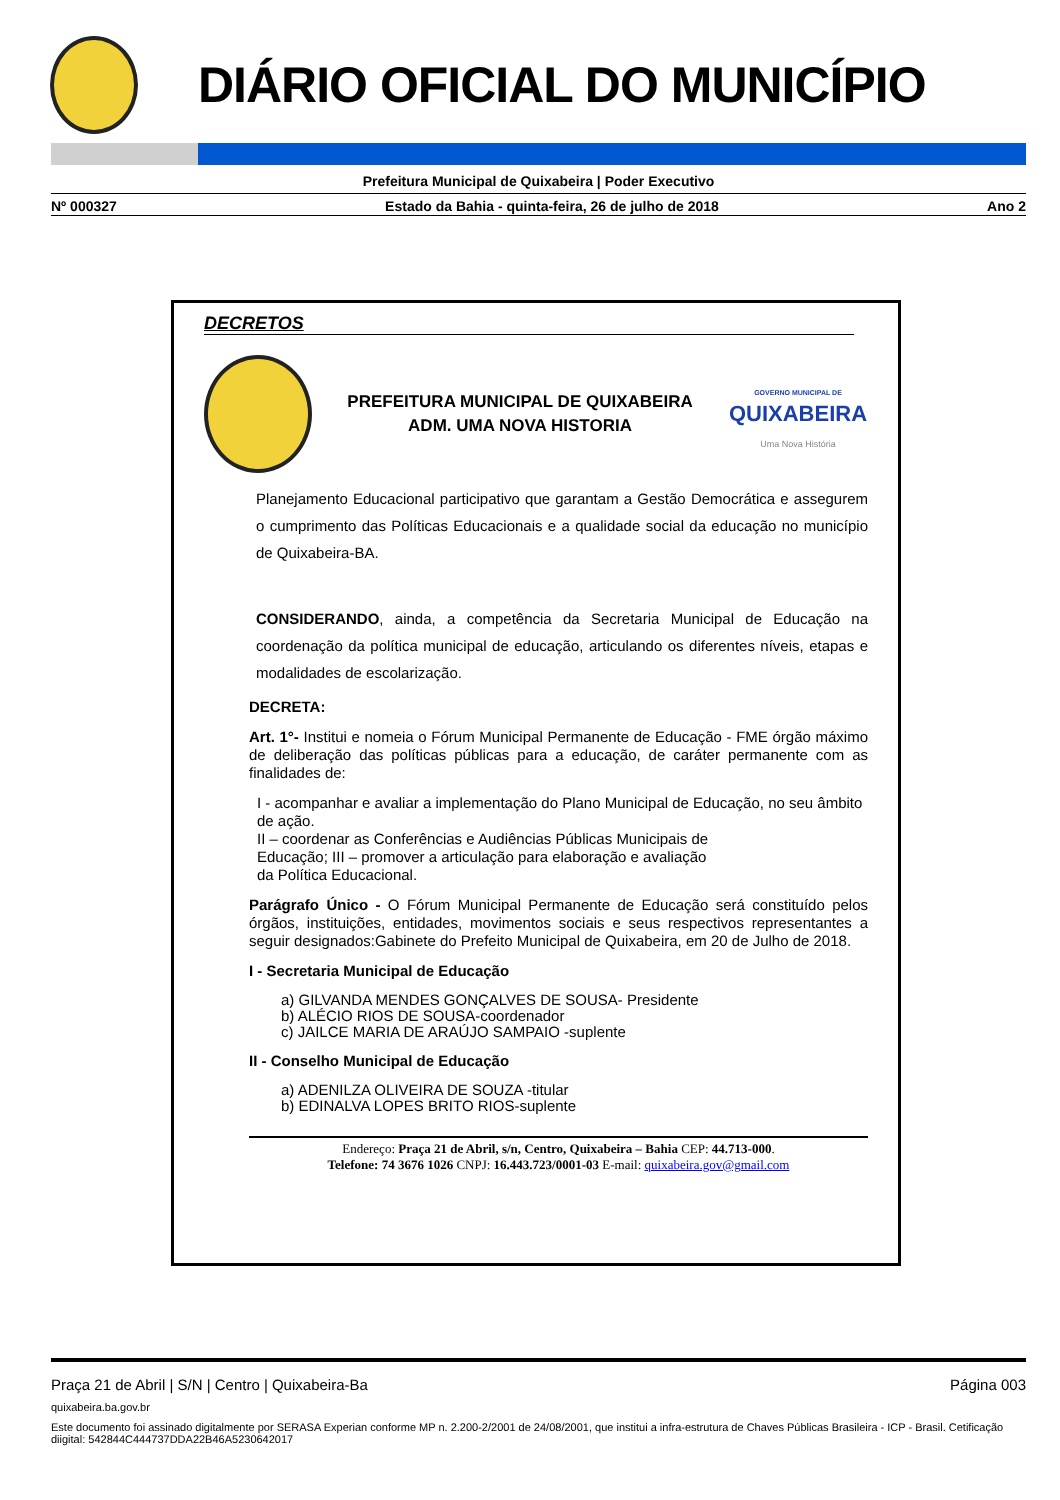DIÁRIO OFICIAL DO MUNICÍPIO
Prefeitura Municipal de Quixabeira | Poder Executivo
Nº 000327 Estado da Bahia - quinta-feira, 26 de julho de 2018 Ano 2
DECRETOS
PREFEITURA MUNICIPAL DE QUIXABEIRA
ADM. UMA NOVA HISTORIA
GOVERNO MUNICIPAL DE
QUIXABEIRA
Uma Nova História
Planejamento Educacional participativo que garantam a Gestão Democrática e assegurem o cumprimento das Políticas Educacionais e a qualidade social da educação no município de Quixabeira-BA.
CONSIDERANDO, ainda, a competência da Secretaria Municipal de Educação na coordenação da política municipal de educação, articulando os diferentes níveis, etapas e modalidades de escolarização.
DECRETA:
Art. 1°- Institui e nomeia o Fórum Municipal Permanente de Educação - FME órgão máximo de deliberação das políticas públicas para a educação, de caráter permanente com as finalidades de:
I - acompanhar e avaliar a implementação do Plano Municipal de Educação, no seu âmbito de ação.
II – coordenar as Conferências e Audiências Públicas Municipais de
Educação; III – promover a articulação para elaboração e avaliação
da Política Educacional.
Parágrafo Único - O Fórum Municipal Permanente de Educação será constituído pelos órgãos, instituições, entidades, movimentos sociais e seus respectivos representantes a seguir designados:Gabinete do Prefeito Municipal de Quixabeira, em 20 de Julho de 2018.
I - Secretaria Municipal de Educação
a) GILVANDA MENDES GONÇALVES DE SOUSA- Presidente
b) ALÉCIO RIOS DE SOUSA-coordenador
c) JAILCE MARIA DE ARAÚJO SAMPAIO -suplente
II - Conselho Municipal de Educação
a) ADENILZA OLIVEIRA DE SOUZA -titular
b) EDINALVA LOPES BRITO RIOS-suplente
Endereço: Praça 21 de Abril, s/n, Centro, Quixabeira – Bahia CEP: 44.713-000.
Telefone: 74 3676 1026 CNPJ: 16.443.723/0001-03 E-mail: quixabeira.gov@gmail.com
Praça 21 de Abril | S/N | Centro | Quixabeira-Ba Página 003
quixabeira.ba.gov.br
Este documento foi assinado digitalmente por SERASA Experian conforme MP n. 2.200-2/2001 de 24/08/2001, que institui a infra-estrutura de Chaves Públicas Brasileira - ICP - Brasil. Cetificação diigital: 542844C444737DDA22B46A5230642017